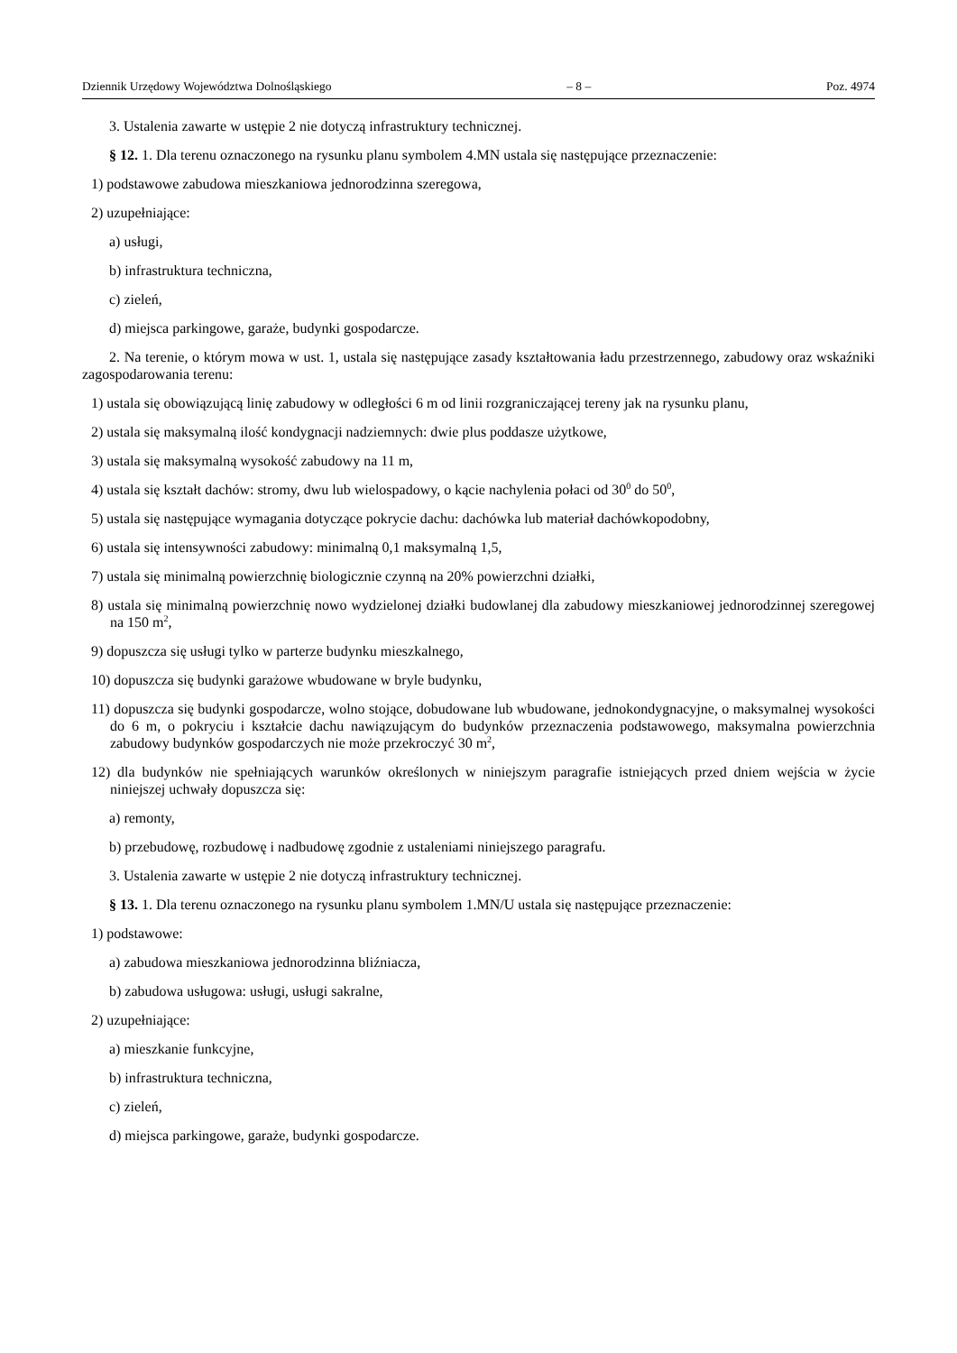Dziennik Urzędowy Województwa Dolnośląskiego – 8 – Poz. 4974
3. Ustalenia zawarte w ustępie 2 nie dotyczą infrastruktury technicznej.
§ 12. 1. Dla terenu oznaczonego na rysunku planu symbolem 4.MN ustala się następujące przeznaczenie:
1) podstawowe zabudowa mieszkaniowa jednorodzinna szeregowa,
2) uzupełniające:
a) usługi,
b) infrastruktura techniczna,
c) zieleń,
d) miejsca parkingowe, garaże, budynki gospodarcze.
2. Na terenie, o którym mowa w ust. 1, ustala się następujące zasady kształtowania ładu przestrzennego, zabudowy oraz wskaźniki zagospodarowania terenu:
1) ustala się obowiązującą linię zabudowy w odległości 6 m od linii rozgraniczającej tereny jak na rysunku planu,
2) ustala się maksymalną ilość kondygnacji nadziemnych: dwie plus poddasze użytkowe,
3) ustala się maksymalną wysokość zabudowy na 11 m,
4) ustala się kształt dachów: stromy, dwu lub wielospadowy, o kącie nachylenia połaci od 30<sup>0</sup> do 50<sup>0</sup>,
5) ustala się następujące wymagania dotyczące pokrycie dachu: dachówka lub materiał dachówkopodobny,
6) ustala się intensywności zabudowy: minimalną 0,1 maksymalną 1,5,
7) ustala się minimalną powierzchnię biologicznie czynną na 20% powierzchni działki,
8) ustala się minimalną powierzchnię nowo wydzielonej działki budowlanej dla zabudowy mieszkaniowej jednorodzinnej szeregowej na 150 m<sup>2</sup>,
9) dopuszcza się usługi tylko w parterze budynku mieszkalnego,
10) dopuszcza się budynki garażowe wbudowane w bryle budynku,
11) dopuszcza się budynki gospodarcze, wolno stojące, dobudowane lub wbudowane, jednokondygnacyjne, o maksymalnej wysokości do 6 m, o pokryciu i kształcie dachu nawiązującym do budynków przeznaczenia podstawowego, maksymalna powierzchnia zabudowy budynków gospodarczych nie może przekroczyć 30 m<sup>2</sup>,
12) dla budynków nie spełniających warunków określonych w niniejszym paragrafie istniejących przed dniem wejścia w życie niniejszej uchwały dopuszcza się:
a) remonty,
b) przebudowę, rozbudowę i nadbudowę zgodnie z ustaleniami niniejszego paragrafu.
3. Ustalenia zawarte w ustępie 2 nie dotyczą infrastruktury technicznej.
§ 13. 1. Dla terenu oznaczonego na rysunku planu symbolem 1.MN/U ustala się następujące przeznaczenie:
1) podstawowe:
a) zabudowa mieszkaniowa jednorodzinna bliźniacza,
b) zabudowa usługowa: usługi, usługi sakralne,
2) uzupełniające:
a) mieszkanie funkcyjne,
b) infrastruktura techniczna,
c) zieleń,
d) miejsca parkingowe, garaże, budynki gospodarcze.